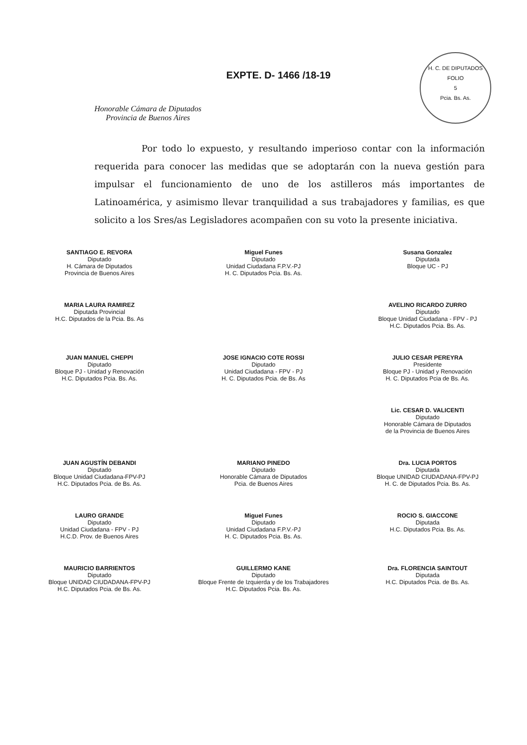H. C. DE DIPUTADOS
FOLIO
5
Pcia. Bs. As.
Honorable Cámara de Diputados
Provincia de Buenos Aires
EXPTE. D- 1466 /18-19
Por todo lo expuesto, y resultando imperioso contar con la información requerida para conocer las medidas que se adoptarán con la nueva gestión para impulsar el funcionamiento de uno de los astilleros más importantes de Latinoamérica, y asimismo llevar tranquilidad a sus trabajadores y familias, es que solicito a los Sres/as Legisladores acompañen con su voto la presente iniciativa.
SANTIAGO E. REVORA
Diputado
H. Cámara de Diputados
Provincia de Buenos Aires
Miguel Funes
Diputado
Unidad Ciudadana F.P.V.-PJ
H. C. Diputados Pcia. Bs. As.
Susana Gonzalez
Diputada
Bloque UC - PJ
MARIA LAURA RAMIREZ
Diputada Provincial
H.C. Diputados de la Pcia. Bs. As
AVELINO RICARDO ZURRO
Diputado
Bloque Unidad Ciudadana - FPV - PJ
H.C. Diputados Pcia. Bs. As.
JUAN MANUEL CHEPPI
Diputado
Bloque PJ - Unidad y Renovación
H.C. Diputados Pcia. Bs. As.
JOSE IGNACIO COTE ROSSI
Diputado
Unidad Ciudadana - FPV - PJ
H. C. Diputados Pcia. de Bs. As
JULIO CESAR PEREYRA
Presidente
Bloque PJ - Unidad y Renovación
H. C. Diputados Pcia de Bs. As.
Lic. CESAR D. VALICENTI
Diputado
Honorable Cámara de Diputados
de la Provincia de Buenos Aires
JUAN AGUSTÍN DEBANDI
Diputado
Bloque Unidad Ciudadana-FPV-PJ
H.C. Diputados Pcia. de Bs. As.
MARIANO PINEDO
Diputado
Honorable Cámara de Diputados
Pcia. de Buenos Aires
Dra. LUCIA PORTOS
Diputada
Bloque UNIDAD CIUDADANA-FPV-PJ
H. C. de Diputados Pcia. Bs. As.
LAURO GRANDE
Diputado
Unidad Ciudadana - FPV - PJ
H.C.D. Prov. de Buenos Aires
Miguel Funes
Diputado
Unidad Ciudadana F.P.V.-PJ
H. C. Diputados Pcia. Bs. As.
ROCIO S. GIACCONE
Diputada
H.C. Diputados Pcia. Bs. As.
MAURICIO BARRIENTOS
Diputado
Bloque UNIDAD CIUDADANA-FPV-PJ
H.C. Diputados Pcia. de Bs. As.
GUILLERMO KANE
Diputado
Bloque Frente de Izquierda y de los Trabajadores
H.C. Diputados Pcia. Bs. As.
Dra. FLORENCIA SAINTOUT
Diputada
H.C. Diputados Pcia. de Bs. As.